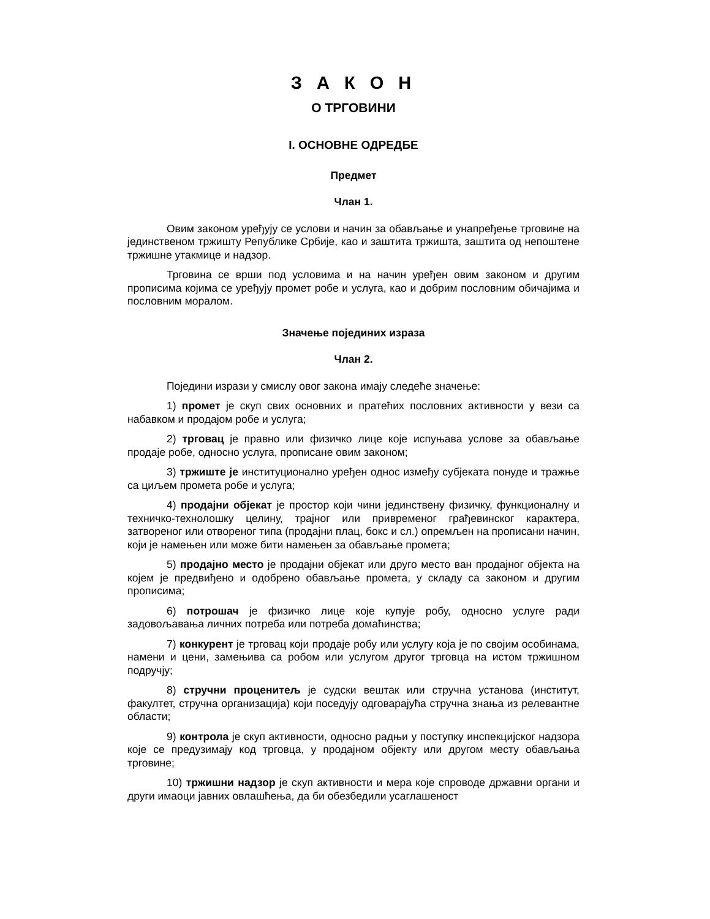З А К О Н
О ТРГОВИНИ
I. ОСНОВНЕ ОДРЕДБЕ
Предмет
Члан 1.
Овим законом уређују се услови и начин за обављање и унапређење трговине на јединственом тржишту Републике Србије, као и заштита тржишта, заштита од непоштене тржишне утакмице и надзор.
Трговина се врши под условима и на начин уређен овим законом и другим прописима којима се уређују промет робе и услуга, као и добрим пословним обичајима и пословним моралом.
Значење појединих израза
Члан 2.
Поједини изрази у смислу овог закона имају следеће значење:
1) промет је скуп свих основних и пратећих пословних активности у вези са набавком и продајом робе и услуга;
2) трговац је правно или физичко лице које испуњава услове за обављање продаје робе, односно услуга, прописане овим законом;
3) тржиште је институционално уређен однос између субјеката понуде и тражње са циљем промета робе и услуга;
4) продајни објекат је простор који чини јединствену физичку, функционалну и техничко-технолошку целину, трајног или привременог грађевинског карактера, затвореног или отвореног типа (продајни плац, бокс и сл.) опремљен на прописани начин, који је намењен или може бити намењен за обављање промета;
5) продајно место је продајни објекат или друго место ван продајног објекта на којем је предвиђено и одобрено обављање промета, у складу са законом и другим прописима;
6) потрошач је физичко лице које купује робу, односно услуге ради задовољавања личних потреба или потреба домаћинства;
7) конкурент је трговац који продаје робу или услугу која је по својим особинама, намени и цени, замењива са робом или услугом другог трговца на истом тржишном подручју;
8) стручни проценитељ је судски вештак или стручна установа (институт, факултет, стручна организација) који поседују одговарајућа стручна знања из релевантне области;
9) контрола је скуп активности, односно радњи у поступку инспекцијског надзора које се предузимају код трговца, у продајном објекту или другом месту обављања трговине;
10) тржишни надзор је скуп активности и мера које спроводе државни органи и други имаоци јавних овлашћења, да би обезбедили усаглашеност